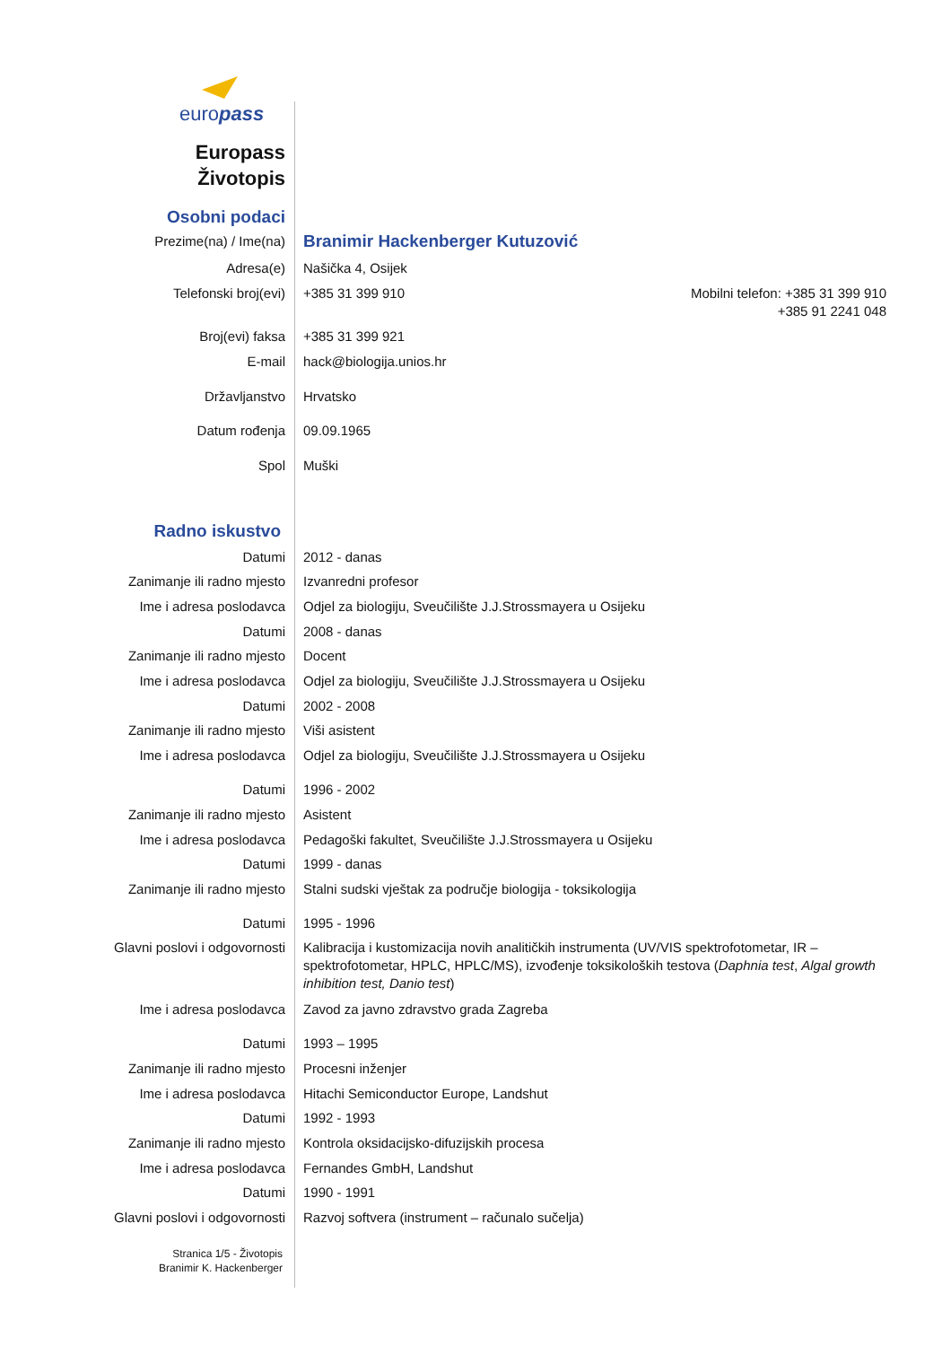europass
Europass
Životopis
Osobni podaci
| Prezime(na) / Ime(na) | Branimir Hackenberger Kutuzović |
| Adresa(e) | Našička 4, Osijek |
| Telefonski broj(evi) | +385 31 399 910 Mobilni telefon: +385 31 399 910 +385 91 2241 048 |
| Broj(evi) faksa | +385 31 399 921 |
| E-mail | hack@biologija.unios.hr |
| Državljanstvo | Hrvatsko |
| Datum rođenja | 09.09.1965 |
| Spol | Muški |
Radno iskustvo
| Datumi | 2012 - danas |
| Zanimanje ili radno mjesto | Izvanredni profesor |
| Ime i adresa poslodavca | Odjel za biologiju, Sveučilište J.J.Strossmayera u Osijeku |
| Datumi | 2008 - danas |
| Zanimanje ili radno mjesto | Docent |
| Ime i adresa poslodavca | Odjel za biologiju, Sveučilište J.J.Strossmayera u Osijeku |
| Datumi | 2002 - 2008 |
| Zanimanje ili radno mjesto | Viši asistent |
| Ime i adresa poslodavca | Odjel za biologiju, Sveučilište J.J.Strossmayera u Osijeku |
| Datumi | 1996 - 2002 |
| Zanimanje ili radno mjesto | Asistent |
| Ime i adresa poslodavca | Pedagoški fakultet, Sveučilište J.J.Strossmayera u Osijeku |
| Datumi | 1999 - danas |
| Zanimanje ili radno mjesto | Stalni sudski vještak za područje biologija - toksikologija |
| Datumi | 1995 - 1996 |
| Glavni poslovi i odgovornosti | Kalibracija i kustomizacija novih analitičkih instrumenta (UV/VIS spektrofotometar, IR – spektrofotometar, HPLC, HPLC/MS), izvođenje toksikoloških testova ( Daphnia test , Algal growth inhibition test, Danio test ) |
| Ime i adresa poslodavca | Zavod za javno zdravstvo grada Zagreba |
| Datumi | 1993 – 1995 |
| Zanimanje ili radno mjesto | Procesni inženjer |
| Ime i adresa poslodavca | Hitachi Semiconductor Europe, Landshut |
| Datumi | 1992 - 1993 |
| Zanimanje ili radno mjesto | Kontrola oksidacijsko-difuzijskih procesa |
| Ime i adresa poslodavca | Fernandes GmbH, Landshut |
| Datumi | 1990 - 1991 |
| Glavni poslovi i odgovornosti | Razvoj softvera (instrument – računalo sučelja) |
Stranica 1/5 - Životopis
Branimir K. Hackenberger